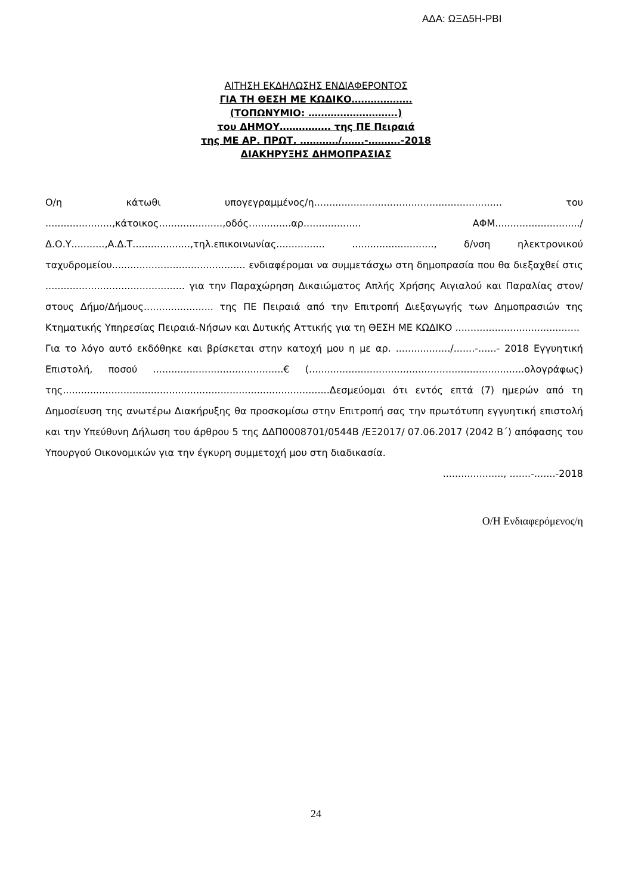ΑΔΑ: ΩΞΔ5Η-ΡΒΙ
ΑΙΤΗΣΗ ΕΚΔΗΛΩΣΗΣ ΕΝΔΙΑΦΕΡΟΝΤΟΣ
ΓΙΑ ΤΗ ΘΕΣΗ ΜΕ ΚΩΔΙΚΟ……………….
(ΤΟΠΩΝΥΜΙΟ: ……………………….)
του ΔΗΜΟΥ……………. της ΠΕ Πειραιά
της ΜΕ ΑΡ. ΠΡΩΤ. …………/…….-……….-2018
ΔΙΑΚΗΡΥΞΗΣ ΔΗΜΟΠΡΑΣΙΑΣ
Ο/η κάτωθι υπογεγραμμένος/η.............................................................. του ......................,κάτοικος.....................,οδός..............αρ................... ΑΦΜ............................/Δ.Ο.Υ...........,Α.Δ.Τ...................,τηλ.επικοινωνίας................ ..........................., δ/νση ηλεκτρονικού ταχυδρομείου............................................ ενδιαφέρομαι να συμμετάσχω στη δημοπρασία που θα διεξαχθεί στις .............................................. για την Παραχώρηση Δικαιώματος Απλής Χρήσης Αιγιαλού και Παραλίας στον/στους Δήμο/Δήμους....................... της ΠΕ Πειραιά από την Επιτροπή Διεξαγωγής των Δημοπρασιών της Κτηματικής Υπηρεσίας Πειραιά-Νήσων και Δυτικής Αττικής για τη ΘΕΣΗ ΜΕ ΚΩΔΙΚΟ .........................................
Για το λόγο αυτό εκδόθηκε και βρίσκεται στην κατοχή μου η με αρ. ................../.......-......- 2018 Εγγυητική Επιστολή, ποσού ...........................................€ (.......................................................................ολογράφως) της........................................................................................Δεσμεύομαι ότι εντός επτά (7) ημερών από τη Δημοσίευση της ανωτέρω Διακήρυξης θα προσκομίσω στην Επιτροπή σας την πρωτότυπη εγγυητική επιστολή και την Υπεύθυνη Δήλωση του άρθρου 5 της ΔΔΠ0008701/0544Β /ΕΞ2017/ 07.06.2017 (2042 Β΄) απόφασης του Υπουργού Οικονομικών για την έγκυρη συμμετοχή μου στη διαδικασία.
...................., .......-.......-2018
Ο/Η Ενδιαφερόμενος/η
24